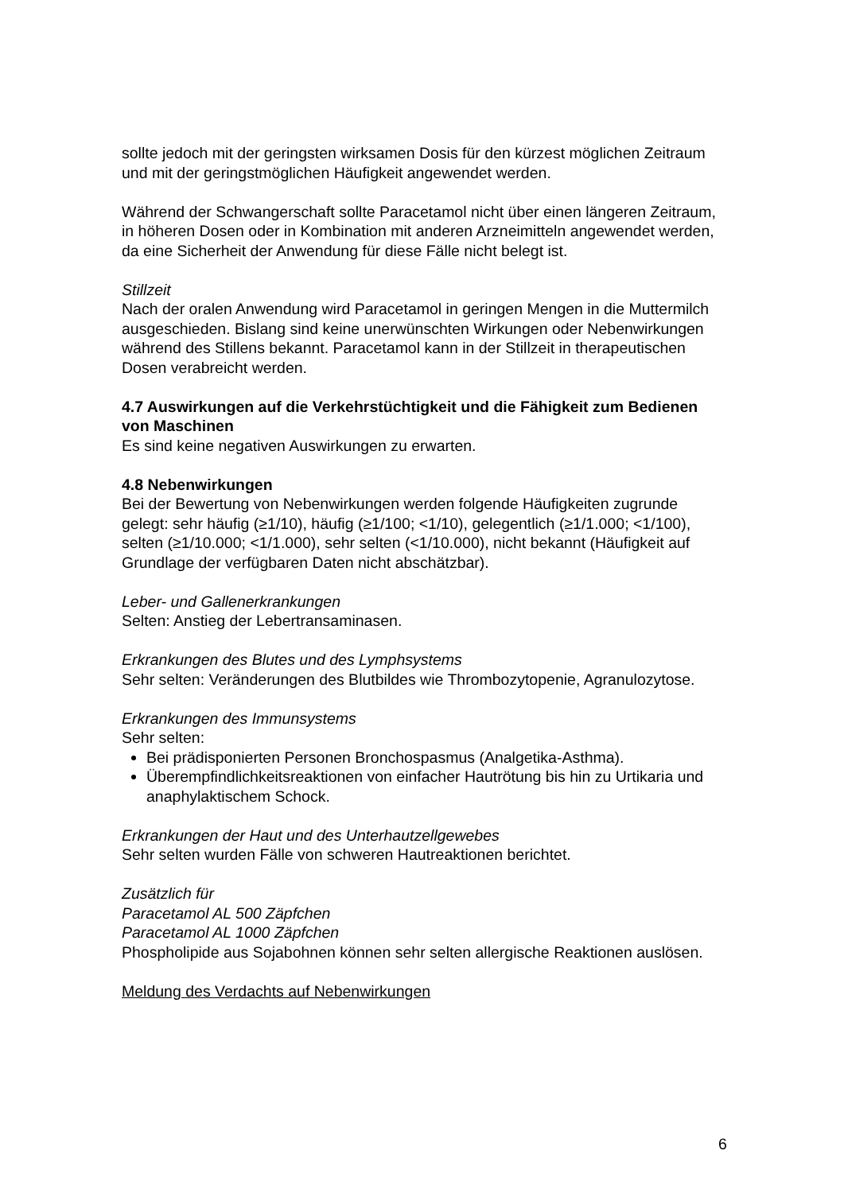sollte jedoch mit der geringsten wirksamen Dosis für den kürzest möglichen Zeitraum und mit der geringstmöglichen Häufigkeit angewendet werden.
Während der Schwangerschaft sollte Paracetamol nicht über einen längeren Zeitraum, in höheren Dosen oder in Kombination mit anderen Arzneimitteln angewendet werden, da eine Sicherheit der Anwendung für diese Fälle nicht belegt ist.
Stillzeit
Nach der oralen Anwendung wird Paracetamol in geringen Mengen in die Muttermilch ausgeschieden. Bislang sind keine unerwünschten Wirkungen oder Nebenwirkungen während des Stillens bekannt. Paracetamol kann in der Stillzeit in therapeutischen Dosen verabreicht werden.
4.7 Auswirkungen auf die Verkehrstüchtigkeit und die Fähigkeit zum Bedienen von Maschinen
Es sind keine negativen Auswirkungen zu erwarten.
4.8 Nebenwirkungen
Bei der Bewertung von Nebenwirkungen werden folgende Häufigkeiten zugrunde gelegt: sehr häufig (≥1/10), häufig (≥1/100; <1/10), gelegentlich (≥1/1.000; <1/100), selten (≥1/10.000; <1/1.000), sehr selten (<1/10.000), nicht bekannt (Häufigkeit auf Grundlage der verfügbaren Daten nicht abschätzbar).
Leber- und Gallenerkrankungen
Selten: Anstieg der Lebertransaminasen.
Erkrankungen des Blutes und des Lymphsystems
Sehr selten: Veränderungen des Blutbildes wie Thrombozytopenie, Agranulozytose.
Erkrankungen des Immunsystems
Sehr selten:
Bei prädisponierten Personen Bronchospasmus (Analgetika-Asthma).
Überempfindlichkeitsreaktionen von einfacher Hautrötung bis hin zu Urtikaria und anaphylaktischem Schock.
Erkrankungen der Haut und des Unterhautzellgewebes
Sehr selten wurden Fälle von schweren Hautreaktionen berichtet.
Zusätzlich für
Paracetamol AL 500 Zäpfchen
Paracetamol AL 1000 Zäpfchen
Phospholipide aus Sojabohnen können sehr selten allergische Reaktionen auslösen.
Meldung des Verdachts auf Nebenwirkungen
6